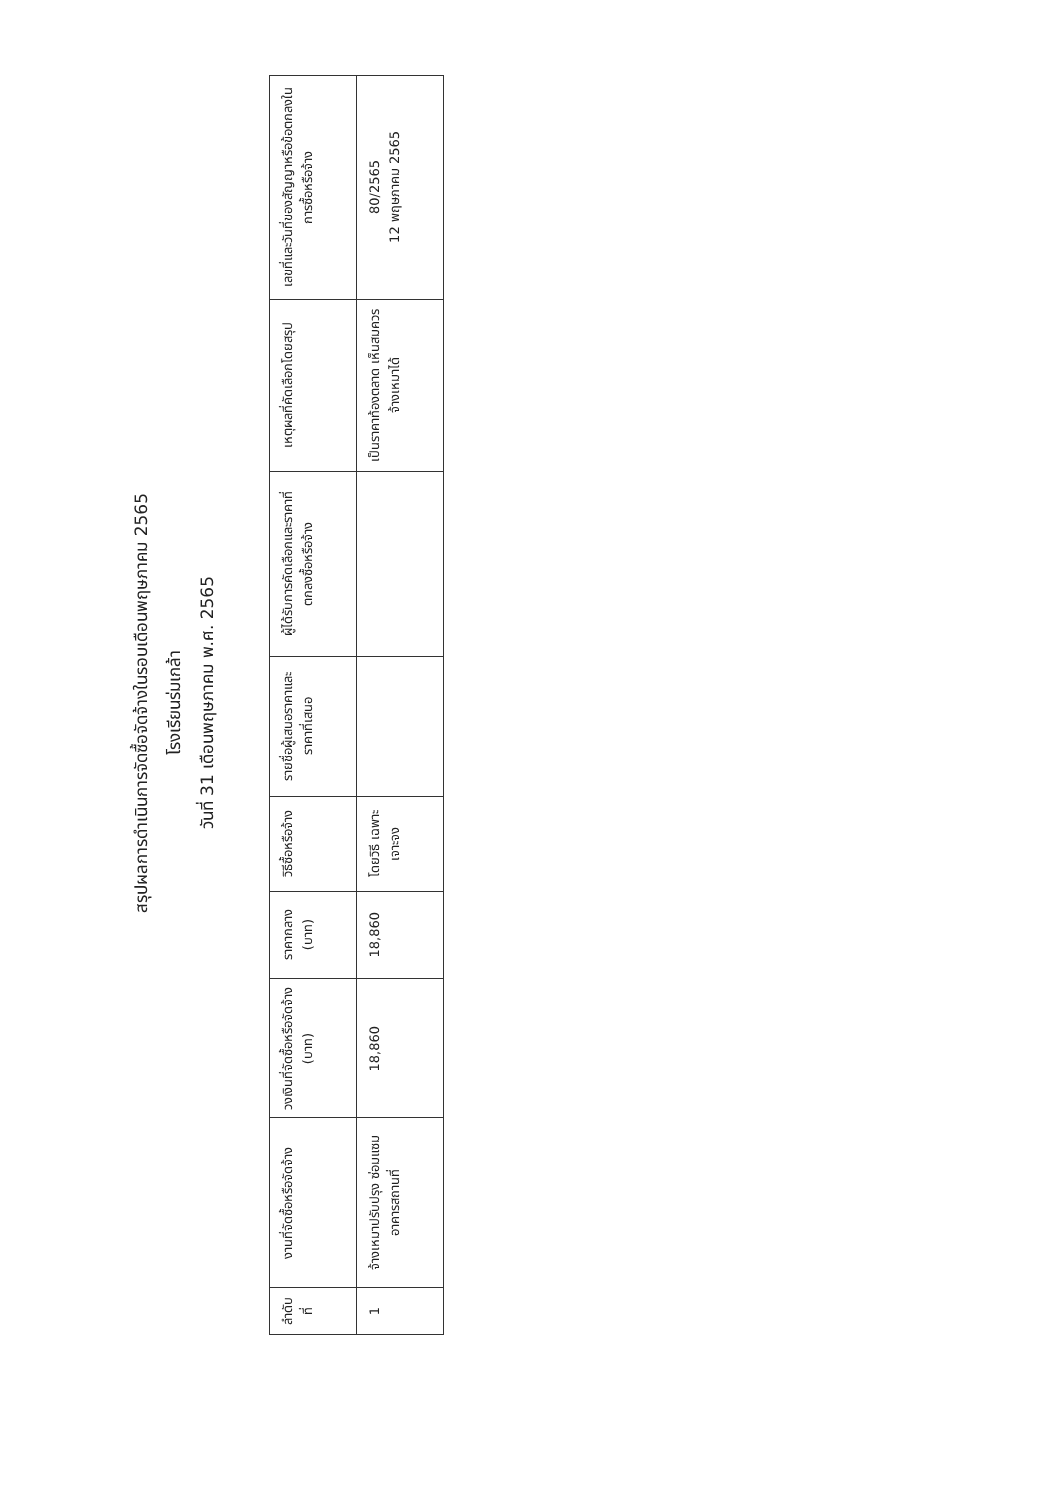สรุปผลการดำเนินการจัดซื้อจัดจ้างในรอบเดือนพฤษภาคม 2565
โรงเรียนร่มเกล้า
วันที่ 31 เดือนพฤษภาคม พ.ศ. 2565
| ลำดับที่ | งานที่จัดซื้อหรือจัดจ้าง | วงเงินที่จัดซื้อหรือจัดจ้าง (บาท) | ราคากลาง (บาท) | วิธีซื้อหรือจ้าง | รายชื่อผู้เสนอราคาและราคาที่เสนอ | ผู้ได้รับการคัดเลือกและราคาที่ตกลงซื้อหรือจ้าง | เหตุผลที่คัดเลือกโดยสรุป | เลขที่และวันที่ของสัญญาหรือข้อตกลงในการซื้อหรือจ้าง |
| --- | --- | --- | --- | --- | --- | --- | --- | --- |
| 1 | จ้างเหมาปรับปรุง ซ่อมแซมอาคารสถานที่ | 18,860 | 18,860 | โดยวิธี เฉพาะเจาะจง | | | เป็นราคาท้องตลาด เห็นสมควรจ้างเหมาได้ | 80/2565 12 พฤษภาคม 2565 |